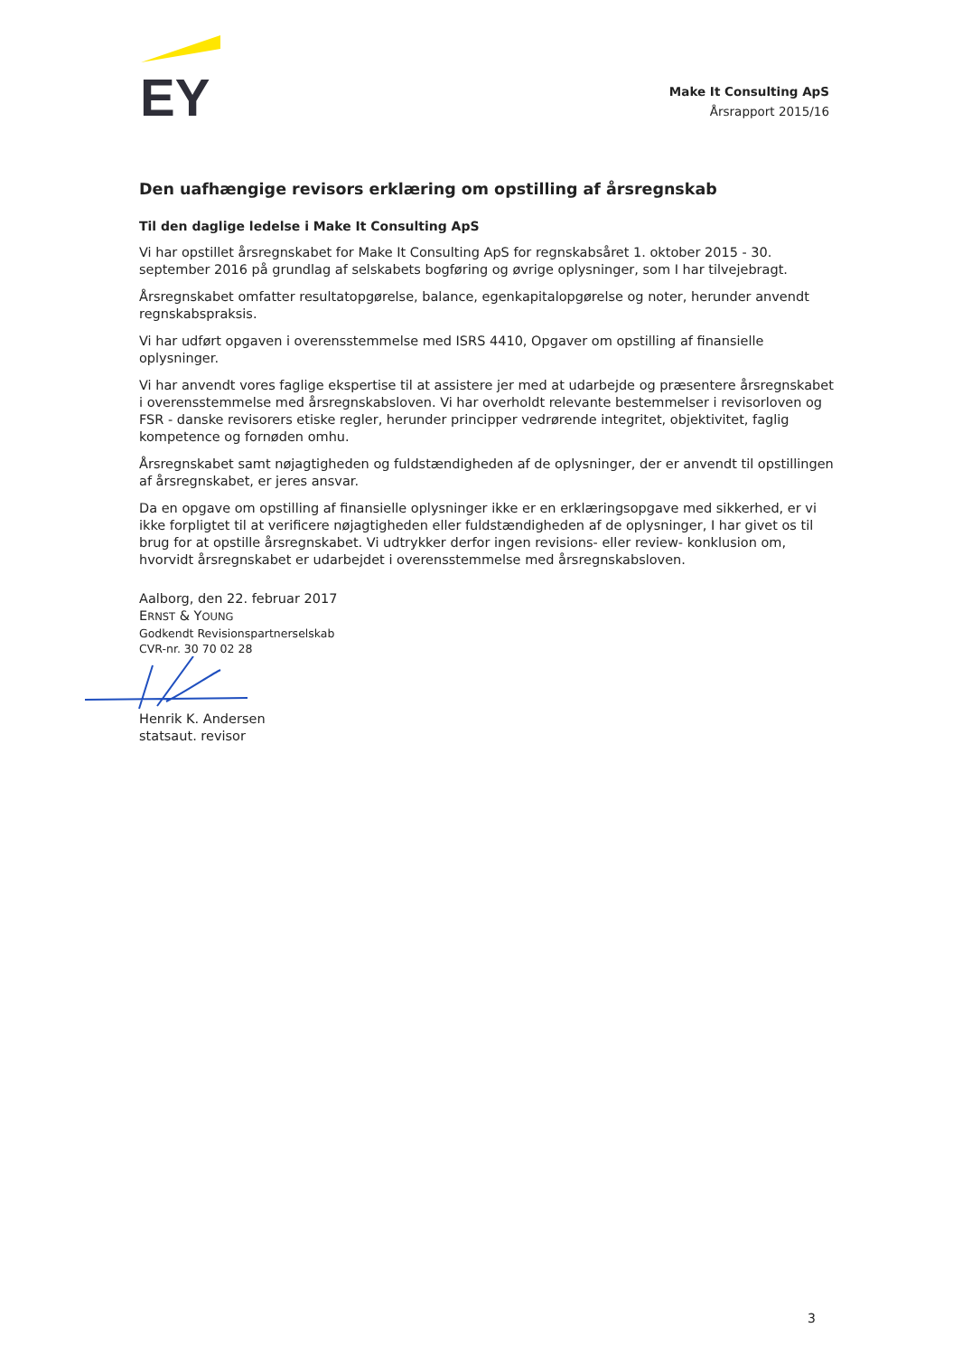EY
Make It Consulting ApS
Årsrapport 2015/16
Den uafhængige revisors erklæring om opstilling af årsregnskab
Til den daglige ledelse i Make It Consulting ApS
Vi har opstillet årsregnskabet for Make It Consulting ApS for regnskabsåret 1. oktober 2015 - 30. september 2016 på grundlag af selskabets bogføring og øvrige oplysninger, som I har tilvejebragt.
Årsregnskabet omfatter resultatopgørelse, balance, egenkapitalopgørelse og noter, herunder anvendt regnskabspraksis.
Vi har udført opgaven i overensstemmelse med ISRS 4410, Opgaver om opstilling af finansielle oplysninger.
Vi har anvendt vores faglige ekspertise til at assistere jer med at udarbejde og præsentere årsregnskabet i overensstemmelse med årsregnskabsloven. Vi har overholdt relevante bestemmelser i revisorloven og FSR - danske revisorers etiske regler, herunder principper vedrørende integritet, objektivitet, faglig kompetence og fornøden omhu.
Årsregnskabet samt nøjagtigheden og fuldstændigheden af de oplysninger, der er anvendt til opstillingen af årsregnskabet, er jeres ansvar.
Da en opgave om opstilling af finansielle oplysninger ikke er en erklæringsopgave med sikkerhed, er vi ikke forpligtet til at verificere nøjagtigheden eller fuldstændigheden af de oplysninger, I har givet os til brug for at opstille årsregnskabet. Vi udtrykker derfor ingen revisions- eller review- konklusion om, hvorvidt årsregnskabet er udarbejdet i overensstemmelse med årsregnskabsloven.
Aalborg, den 22. februar 2017
ERNST & YOUNG
Godkendt Revisionspartnerselskab
CVR-nr. 30 70 02 28
Henrik K. Andersen
statsaut. revisor
3